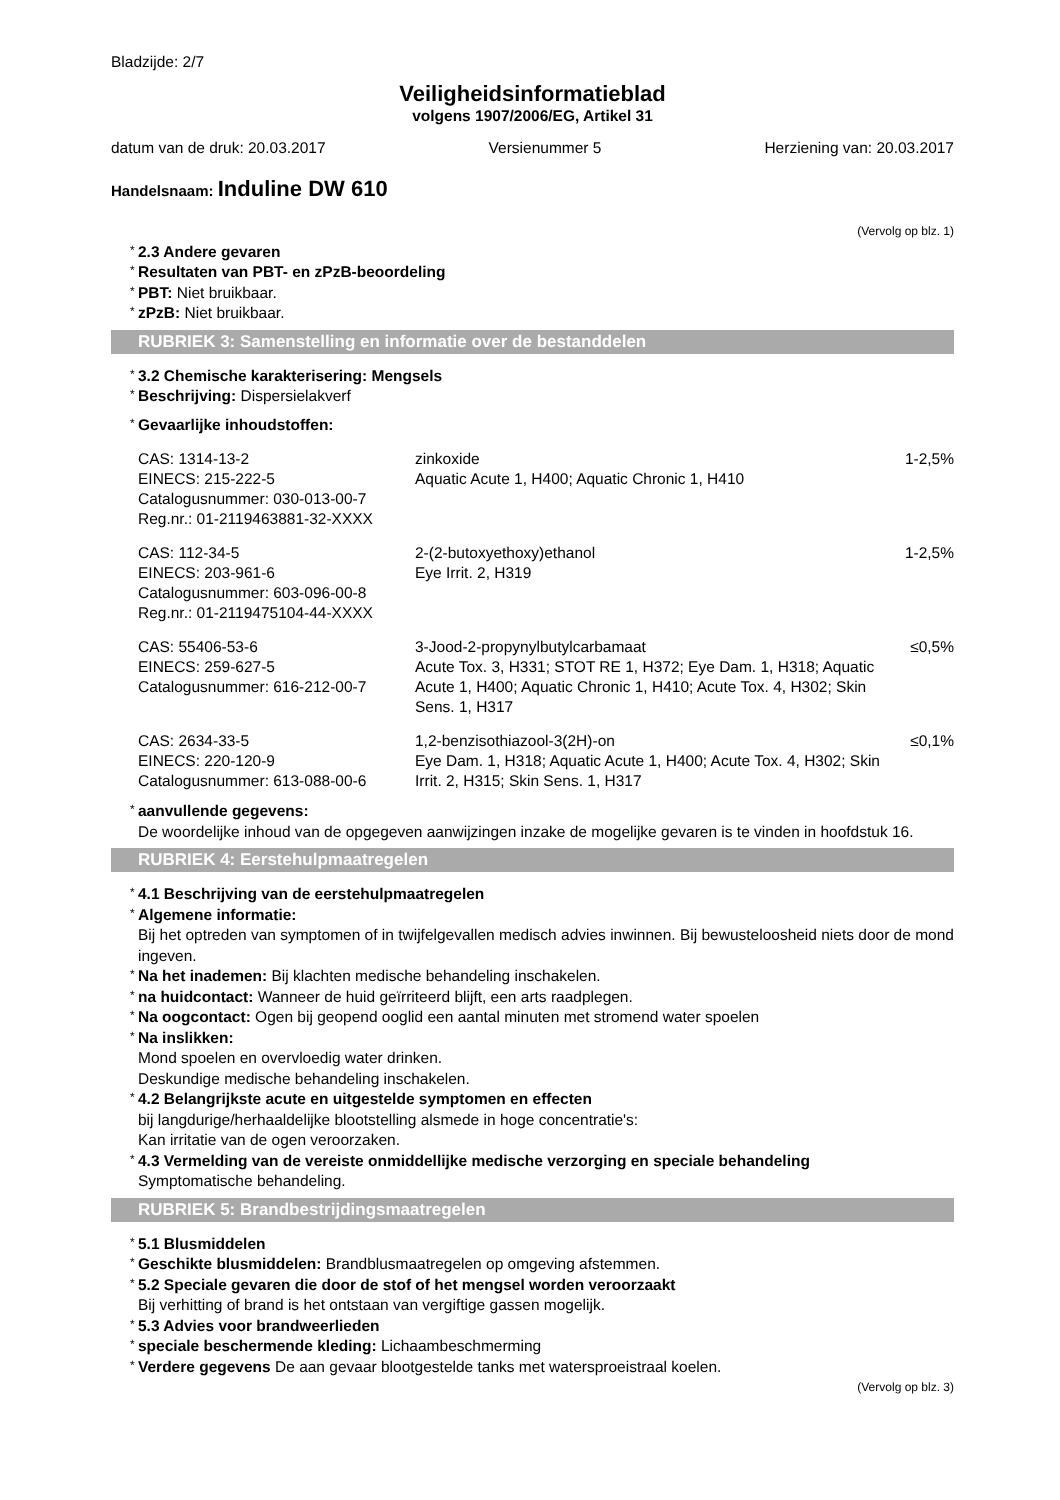Bladzijde: 2/7
Veiligheidsinformatieblad
volgens 1907/2006/EG, Artikel 31
datum van de druk: 20.03.2017 Versienummer 5 Herziening van: 20.03.2017
Handelsnaam: Induline DW 610
(Vervolg op blz. 1)
* 2.3 Andere gevaren
* Resultaten van PBT- en zPzB-beoordeling
* PBT: Niet bruikbaar.
* zPzB: Niet bruikbaar.
RUBRIEK 3: Samenstelling en informatie over de bestanddelen
* 3.2 Chemische karakterisering: Mengsels
* Beschrijving: Dispersielakverf
* Gevaarlijke inhoudstoffen:
| CAS: 1314-13-2 EINECS: 215-222-5 Catalogusnummer: 030-013-00-7 Reg.nr.: 01-2119463881-32-XXXX | zinkoxide Aquatic Acute 1, H400; Aquatic Chronic 1, H410 | 1-2,5% |
| CAS: 112-34-5 EINECS: 203-961-6 Catalogusnummer: 603-096-00-8 Reg.nr.: 01-2119475104-44-XXXX | 2-(2-butoxyethoxy)ethanol Eye Irrit. 2, H319 | 1-2,5% |
| CAS: 55406-53-6 EINECS: 259-627-5 Catalogusnummer: 616-212-00-7 | 3-Jood-2-propynylbutylcarbamaat Acute Tox. 3, H331; STOT RE 1, H372; Eye Dam. 1, H318; Aquatic Acute 1, H400; Aquatic Chronic 1, H410; Acute Tox. 4, H302; Skin Sens. 1, H317 | ≤0,5% |
| CAS: 2634-33-5 EINECS: 220-120-9 Catalogusnummer: 613-088-00-6 | 1,2-benzisothiazool-3(2H)-on Eye Dam. 1, H318; Aquatic Acute 1, H400; Acute Tox. 4, H302; Skin Irrit. 2, H315; Skin Sens. 1, H317 | ≤0,1% |
* aanvullende gegevens:
De woordelijke inhoud van de opgegeven aanwijzingen inzake de mogelijke gevaren is te vinden in hoofdstuk 16.
RUBRIEK 4: Eerstehulpmaatregelen
* 4.1 Beschrijving van de eerstehulpmaatregelen
* Algemene informatie:
Bij het optreden van symptomen of in twijfelgevallen medisch advies inwinnen. Bij bewusteloosheid niets door de mond ingeven.
* Na het inademen: Bij klachten medische behandeling inschakelen.
* na huidcontact: Wanneer de huid geïrriteerd blijft, een arts raadplegen.
* Na oogcontact: Ogen bij geopend ooglid een aantal minuten met stromend water spoelen
* Na inslikken:
Mond spoelen en overvloedig water drinken.
Deskundige medische behandeling inschakelen.
* 4.2 Belangrijkste acute en uitgestelde symptomen en effecten
bij langdurige/herhaaldelijke blootstelling alsmede in hoge concentratie's:
Kan irritatie van de ogen veroorzaken.
* 4.3 Vermelding van de vereiste onmiddellijke medische verzorging en speciale behandeling
Symptomatische behandeling.
RUBRIEK 5: Brandbestrijdingsmaatregelen
* 5.1 Blusmiddelen
* Geschikte blusmiddelen: Brandblusmaatregelen op omgeving afstemmen.
* 5.2 Speciale gevaren die door de stof of het mengsel worden veroorzaakt
Bij verhitting of brand is het ontstaan van vergiftige gassen mogelijk.
* 5.3 Advies voor brandweerlieden
* speciale beschermende kleding: Lichaambeschmerming
* Verdere gegevens De aan gevaar blootgestelde tanks met watersproeistraal koelen.
(Vervolg op blz. 3)